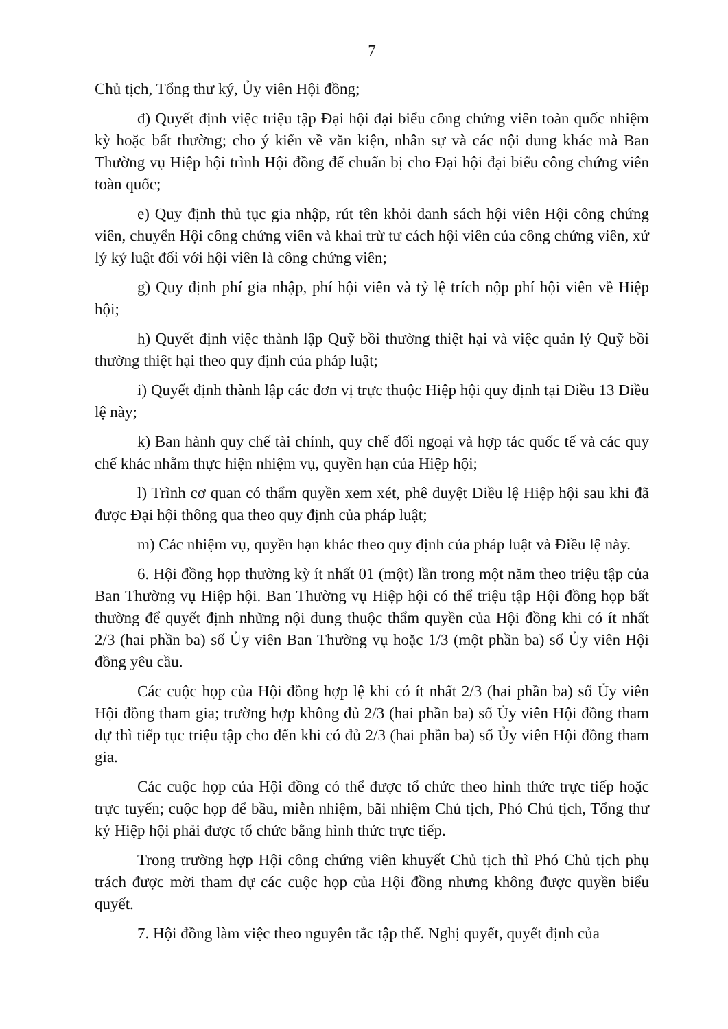7
Chủ tịch, Tổng thư ký, Ủy viên Hội đồng;
đ) Quyết định việc triệu tập Đại hội đại biểu công chứng viên toàn quốc nhiệm kỳ hoặc bất thường; cho ý kiến về văn kiện, nhân sự và các nội dung khác mà Ban Thường vụ Hiệp hội trình Hội đồng để chuẩn bị cho Đại hội đại biểu công chứng viên toàn quốc;
e) Quy định thủ tục gia nhập, rút tên khỏi danh sách hội viên Hội công chứng viên, chuyển Hội công chứng viên và khai trừ tư cách hội viên của công chứng viên, xử lý kỷ luật đối với hội viên là công chứng viên;
g) Quy định phí gia nhập, phí hội viên và tỷ lệ trích nộp phí hội viên về Hiệp hội;
h) Quyết định việc thành lập Quỹ bồi thường thiệt hại và việc quản lý Quỹ bồi thường thiệt hại theo quy định của pháp luật;
i) Quyết định thành lập các đơn vị trực thuộc Hiệp hội quy định tại Điều 13 Điều lệ này;
k) Ban hành quy chế tài chính, quy chế đối ngoại và hợp tác quốc tế và các quy chế khác nhằm thực hiện nhiệm vụ, quyền hạn của Hiệp hội;
l) Trình cơ quan có thẩm quyền xem xét, phê duyệt Điều lệ Hiệp hội sau khi đã được Đại hội thông qua theo quy định của pháp luật;
m) Các nhiệm vụ, quyền hạn khác theo quy định của pháp luật và Điều lệ này.
6. Hội đồng họp thường kỳ ít nhất 01 (một) lần trong một năm theo triệu tập của Ban Thường vụ Hiệp hội. Ban Thường vụ Hiệp hội có thể triệu tập Hội đồng họp bất thường để quyết định những nội dung thuộc thẩm quyền của Hội đồng khi có ít nhất 2/3 (hai phần ba) số Ủy viên Ban Thường vụ hoặc 1/3 (một phần ba) số Ủy viên Hội đồng yêu cầu.
Các cuộc họp của Hội đồng hợp lệ khi có ít nhất 2/3 (hai phần ba) số Ủy viên Hội đồng tham gia; trường hợp không đủ 2/3 (hai phần ba) số Ủy viên Hội đồng tham dự thì tiếp tục triệu tập cho đến khi có đủ 2/3 (hai phần ba) số Ủy viên Hội đồng tham gia.
Các cuộc họp của Hội đồng có thể được tổ chức theo hình thức trực tiếp hoặc trực tuyến; cuộc họp để bầu, miễn nhiệm, bãi nhiệm Chủ tịch, Phó Chủ tịch, Tổng thư ký Hiệp hội phải được tổ chức bằng hình thức trực tiếp.
Trong trường hợp Hội công chứng viên khuyết Chủ tịch thì Phó Chủ tịch phụ trách được mời tham dự các cuộc họp của Hội đồng nhưng không được quyền biểu quyết.
7. Hội đồng làm việc theo nguyên tắc tập thể. Nghị quyết, quyết định của